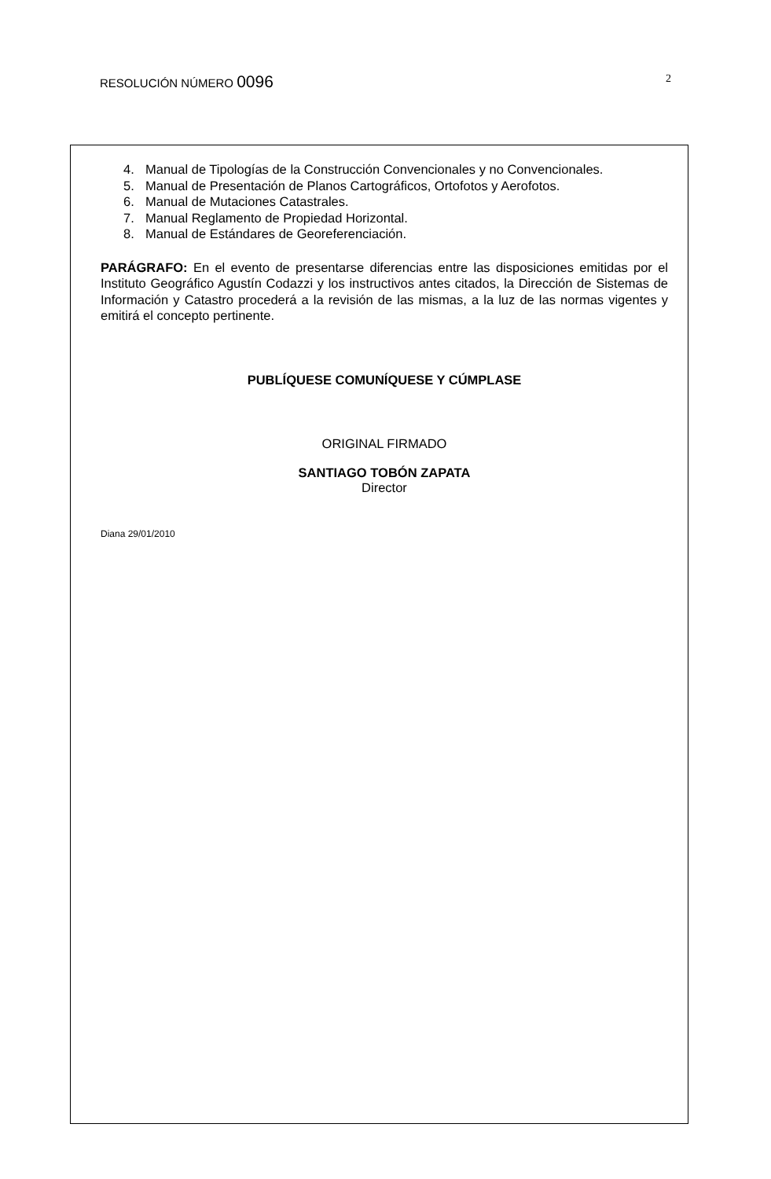RESOLUCIÓN NÚMERO 0096
2
4. Manual de Tipologías de la Construcción Convencionales y no Convencionales.
5. Manual de Presentación de Planos Cartográficos, Ortofotos y Aerofotos.
6. Manual de Mutaciones Catastrales.
7. Manual Reglamento de Propiedad Horizontal.
8. Manual de Estándares de Georeferenciación.
PARÁGRAFO: En el evento de presentarse diferencias entre las disposiciones emitidas por el Instituto Geográfico Agustín Codazzi y los instructivos antes citados, la Dirección de Sistemas de Información y Catastro procederá a la revisión de las mismas, a la luz de las normas vigentes y emitirá el concepto pertinente.
PUBLÍQUESE COMUNÍQUESE Y CÚMPLASE
ORIGINAL FIRMADO
SANTIAGO TOBÓN ZAPATA
Director
Diana 29/01/2010